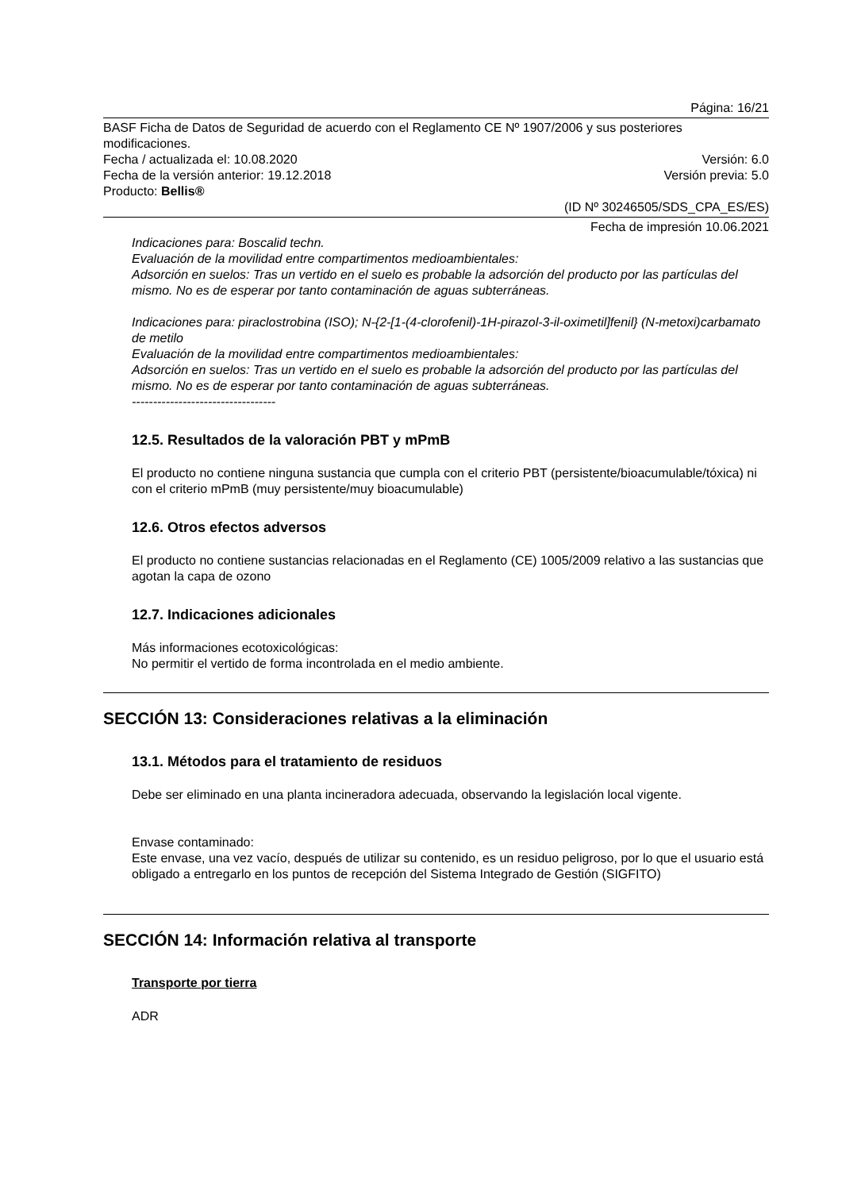Página: 16/21
BASF Ficha de Datos de Seguridad de acuerdo con el Reglamento CE Nº 1907/2006 y sus posteriores modificaciones.
Fecha / actualizada el: 10.08.2020 Versión: 6.0
Fecha de la versión anterior: 19.12.2018 Versión previa: 5.0
Producto: Bellis®
(ID Nº 30246505/SDS_CPA_ES/ES)
Fecha de impresión 10.06.2021
Indicaciones para: Boscalid techn.
Evaluación de la movilidad entre compartimentos medioambientales:
Adsorción en suelos: Tras un vertido en el suelo es probable la adsorción del producto por las partículas del mismo. No es de esperar por tanto contaminación de aguas subterráneas.
Indicaciones para: piraclostrobina (ISO); N-{2-[1-(4-clorofenil)-1H-pirazol-3-il-oximetil]fenil} (N-metoxi)carbamato de metilo
Evaluación de la movilidad entre compartimentos medioambientales:
Adsorción en suelos: Tras un vertido en el suelo es probable la adsorción del producto por las partículas del mismo. No es de esperar por tanto contaminación de aguas subterráneas.
----------------------------------
12.5. Resultados de la valoración PBT y mPmB
El producto no contiene ninguna sustancia que cumpla con el criterio PBT (persistente/bioacumulable/tóxica) ni con el criterio mPmB (muy persistente/muy bioacumulable)
12.6. Otros efectos adversos
El producto no contiene sustancias relacionadas en el Reglamento (CE) 1005/2009 relativo a las sustancias que agotan la capa de ozono
12.7. Indicaciones adicionales
Más informaciones ecotoxicológicas:
No permitir el vertido de forma incontrolada en el medio ambiente.
SECCIÓN 13: Consideraciones relativas a la eliminación
13.1. Métodos para el tratamiento de residuos
Debe ser eliminado en una planta incineradora adecuada, observando la legislación local vigente.
Envase contaminado:
Este envase, una vez vacío, después de utilizar su contenido, es un residuo peligroso, por lo que el usuario está obligado a entregarlo en los puntos de recepción del Sistema Integrado de Gestión (SIGFITO)
SECCIÓN 14: Información relativa al transporte
Transporte por tierra
ADR